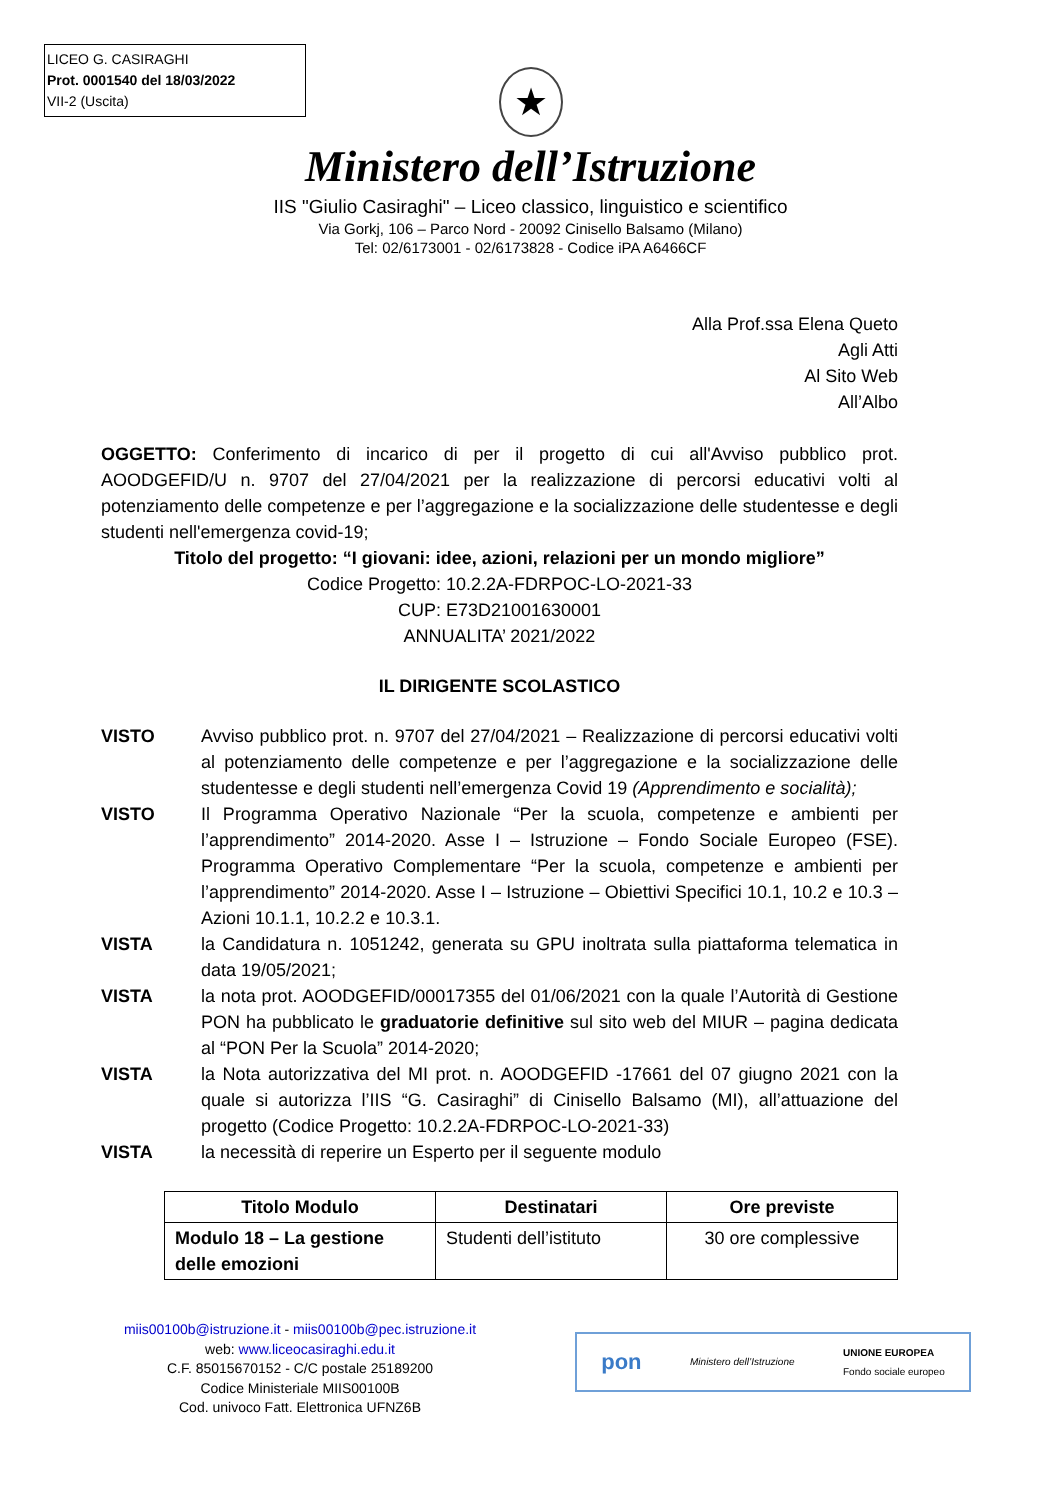LICEO G. CASIRAGHI
Prot. 0001540 del 18/03/2022
VII-2 (Uscita)
★
Ministero dell’Istruzione
IIS "Giulio Casiraghi" – Liceo classico, linguistico e scientifico
Via Gorkj, 106 – Parco Nord - 20092 Cinisello Balsamo (Milano)
Tel: 02/6173001 - 02/6173828 - Codice iPA A6466CF
Alla Prof.ssa Elena Queto
Agli Atti
Al Sito Web
All’Albo
OGGETTO: Conferimento di incarico di per il progetto di cui all'Avviso pubblico prot. AOODGEFID/U n. 9707 del 27/04/2021 per la realizzazione di percorsi educativi volti al potenziamento delle competenze e per l’aggregazione e la socializzazione delle studentesse e degli studenti nell'emergenza covid-19;
Titolo del progetto: “I giovani: idee, azioni, relazioni per un mondo migliore”
Codice Progetto: 10.2.2A-FDRPOC-LO-2021-33
CUP: E73D21001630001
ANNUALITA’ 2021/2022
IL DIRIGENTE SCOLASTICO
VISTO Avviso pubblico prot. n. 9707 del 27/04/2021 – Realizzazione di percorsi educativi volti al potenziamento delle competenze e per l’aggregazione e la socializzazione delle studentesse e degli studenti nell’emergenza Covid 19 (Apprendimento e socialità);
VISTO Il Programma Operativo Nazionale “Per la scuola, competenze e ambienti per l’apprendimento” 2014-2020. Asse I – Istruzione – Fondo Sociale Europeo (FSE). Programma Operativo Complementare “Per la scuola, competenze e ambienti per l’apprendimento” 2014-2020. Asse I – Istruzione – Obiettivi Specifici 10.1, 10.2 e 10.3 – Azioni 10.1.1, 10.2.2 e 10.3.1.
VISTA la Candidatura n. 1051242, generata su GPU inoltrata sulla piattaforma telematica in data 19/05/2021;
VISTA la nota prot. AOODGEFID/00017355 del 01/06/2021 con la quale l’Autorità di Gestione PON ha pubblicato le graduatorie definitive sul sito web del MIUR – pagina dedicata al “PON Per la Scuola” 2014-2020;
VISTA la Nota autorizzativa del MI prot. n. AOODGEFID -17661 del 07 giugno 2021 con la quale si autorizza l’IIS “G. Casiraghi” di Cinisello Balsamo (MI), all’attuazione del progetto (Codice Progetto: 10.2.2A-FDRPOC-LO-2021-33)
VISTA la necessità di reperire un Esperto per il seguente modulo
| Titolo Modulo | Destinatari | Ore previste |
| --- | --- | --- |
| Modulo 18 – La gestione delle emozioni | Studenti dell’istituto | 30 ore complessive |
miis00100b@istruzione.it - miis00100b@pec.istruzione.it
web: www.liceocasiraghi.edu.it
C.F. 85015670152 - C/C postale 25189200
Codice Ministeriale MIIS00100B
Cod. univoco Fatt. Elettronica UFNZ6B
pon Ministero dell’Istruzione UNIONE EUROPEA
Fondo sociale europeo